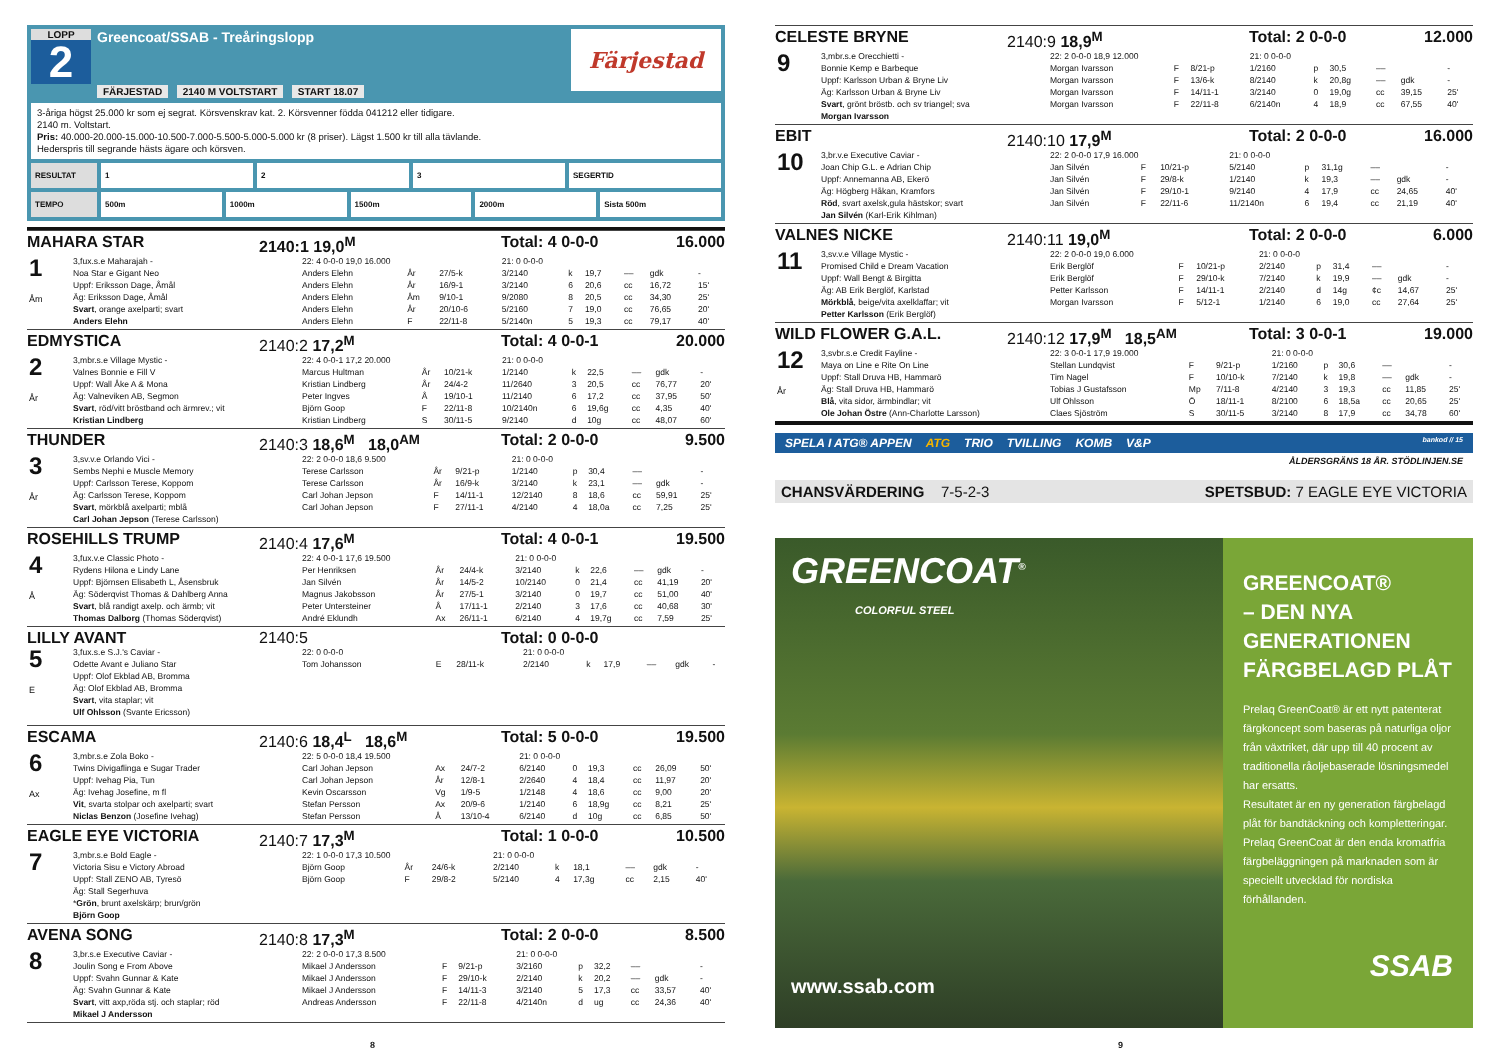LOPP
2
Greencoat/SSAB - Treåringslopp
FÄRJESTAD 2140 M VOLTSTART START 18.07
Färjestad
3-åriga högst 25.000 kr som ej segrat. Körsvenskrav kat. 2. Körsvenner födda 041212 eller tidigare.
2140 m. Voltstart.
Pris: 40.000-20.000-15.000-10.500-7.000-5.500-5.000-5.000 kr (8 priser). Lägst 1.500 kr till alla tävlande.
Hederspris till segrande hästs ägare och körsven.
RESULTAT 1 2 3 SEGERTID
TEMPO 500m 1000m 1500m 2000m Sista 500m
MAHARA STAR 2140:1 19,0<sup>M</sup> Total: 4 0-0-0 16.000
| 1 Åm | 3,fux.s.e Maharajah - | 22: 4 0-0-0 19,0 16.000 | | | 21: 0 0-0-0 | | | | | |
| | Noa Star e Gigant Neo | Anders Elehn | År | 27/5-k | 3/2140 | k | 19,7 | –– | gdk | - |
| | Uppf: Eriksson Dage, Åmål | Anders Elehn | År | 16/9-1 | 3/2140 | 6 | 20,6 | cc | 16,72 | 15' |
| | Äg: Eriksson Dage, Åmål | Anders Elehn | Åm | 9/10-1 | 9/2080 | 8 | 20,5 | cc | 34,30 | 25' |
| | Svart , orange axelparti; svart | Anders Elehn | År | 20/10-6 | 5/2160 | 7 | 19,0 | cc | 76,65 | 20' |
| | Anders Elehn | Anders Elehn | F | 22/11-8 | 5/2140n | 5 | 19,3 | cc | 79,17 | 40' |
EDMYSTICA 2140:2 17,2<sup>M</sup> Total: 4 0-0-1 20.000
| 2 År | 3,mbr.s.e Village Mystic - | 22: 4 0-0-1 17,2 20.000 | | | 21: 0 0-0-0 | | | | | |
| | Valnes Bonnie e Fill V | Marcus Hultman | År | 10/21-k | 1/2140 | k | 22,5 | –– | gdk | - |
| | Uppf: Wall Åke A & Mona | Kristian Lindberg | År | 24/4-2 | 11/2640 | 3 | 20,5 | cc | 76,77 | 20' |
| | Äg: Valneviken AB, Segmon | Peter Ingves | Å | 19/10-1 | 11/2140 | 6 | 17,2 | cc | 37,95 | 50' |
| | Svart , röd/vitt bröstband och ärmrev.; vit | Björn Goop | F | 22/11-8 | 10/2140n | 6 | 19,6g | cc | 4,35 | 40' |
| | Kristian Lindberg | Kristian Lindberg | S | 30/11-5 | 9/2140 | d | 10g | cc | 48,07 | 60' |
THUNDER 2140:3 18,6<sup>M</sup> 18,0<sup>AM</sup> Total: 2 0-0-0 9.500
| 3 År | 3,sv.v.e Orlando Vici - | 22: 2 0-0-0 18,6 9.500 | | | 21: 0 0-0-0 | | | | | |
| | Sembs Nephi e Muscle Memory | Terese Carlsson | År | 9/21-p | 1/2140 | p | 30,4 | –– | | - |
| | Uppf: Carlsson Terese, Koppom | Terese Carlsson | År | 16/9-k | 3/2140 | k | 23,1 | –– | gdk | - |
| | Äg: Carlsson Terese, Koppom | Carl Johan Jepson | F | 14/11-1 | 12/2140 | 8 | 18,6 | cc | 59,91 | 25' |
| | Svart , mörkblå axelparti; mblå | Carl Johan Jepson | F | 27/11-1 | 4/2140 | 4 | 18,0a | cc | 7,25 | 25' |
| | Carl Johan Jepson (Terese Carlsson) | | | | | | | | | |
ROSEHILLS TRUMP 2140:4 17,6<sup>M</sup> Total: 4 0-0-1 19.500
| 4 Å | 3,fux.v.e Classic Photo - | 22: 4 0-0-1 17,6 19.500 | | | 21: 0 0-0-0 | | | | | |
| | Rydens Hilona e Lindy Lane | Per Henriksen | År | 24/4-k | 3/2140 | k | 22,6 | –– | gdk | - |
| | Uppf: Björnsen Elisabeth L, Åsensbruk | Jan Silvén | År | 14/5-2 | 10/2140 | 0 | 21,4 | cc | 41,19 | 20' |
| | Äg: Söderqvist Thomas & Dahlberg Anna | Magnus Jakobsson | År | 27/5-1 | 3/2140 | 0 | 19,7 | cc | 51,00 | 40' |
| | Svart , blå randigt axelp. och ärmb; vit | Peter Untersteiner | Å | 17/11-1 | 2/2140 | 3 | 17,6 | cc | 40,68 | 30' |
| | Thomas Dalborg (Thomas Söderqvist) | André Eklundh | Ax | 26/11-1 | 6/2140 | 4 | 19,7g | cc | 7,59 | 25' |
LILLY AVANT 2140:5 Total: 0 0-0-0
| 5 E | 3,fux.s.e S.J.'s Caviar - | 22: 0 0-0-0 | | | 21: 0 0-0-0 | | | | | |
| | Odette Avant e Juliano Star | Tom Johansson | E | 28/11-k | 2/2140 | k | 17,9 | –– | gdk | - |
| | Uppf: Olof Ekblad AB, Bromma | | | | | | | | | |
| | Äg: Olof Ekblad AB, Bromma | | | | | | | | | |
| | Svart , vita staplar; vit | | | | | | | | | |
| | Ulf Ohlsson (Svante Ericsson) | | | | | | | | | |
ESCAMA 2140:6 18,4<sup>L</sup> 18,6<sup>M</sup> Total: 5 0-0-0 19.500
| 6 Ax | 3,mbr.s.e Zola Boko - | 22: 5 0-0-0 18,4 19.500 | | | 21: 0 0-0-0 | | | | | |
| | Twins Divigaflinga e Sugar Trader | Carl Johan Jepson | Ax | 24/7-2 | 6/2140 | 0 | 19,3 | cc | 26,09 | 50' |
| | Uppf: Ivehag Pia, Tun | Carl Johan Jepson | År | 12/8-1 | 2/2640 | 4 | 18,4 | cc | 11,97 | 20' |
| | Äg: Ivehag Josefine, m fl | Kevin Oscarsson | Vg | 1/9-5 | 1/2148 | 4 | 18,6 | cc | 9,00 | 20' |
| | Vit , svarta stolpar och axelparti; svart | Stefan Persson | Ax | 20/9-6 | 1/2140 | 6 | 18,9g | cc | 8,21 | 25' |
| | Niclas Benzon (Josefine Ivehag) | Stefan Persson | Å | 13/10-4 | 6/2140 | d | 10g | cc | 6,85 | 50' |
EAGLE EYE VICTORIA 2140:7 17,3<sup>M</sup> Total: 1 0-0-0 10.500
| 7 | 3,mbr.s.e Bold Eagle - | 22: 1 0-0-0 17,3 10.500 | | | 21: 0 0-0-0 | | | | | |
| | Victoria Sisu e Victory Abroad | Björn Goop | År | 24/6-k | 2/2140 | k | 18,1 | –– | gdk | - |
| | Uppf: Stall ZENO AB, Tyresö | Björn Goop | F | 29/8-2 | 5/2140 | 4 | 17,3g | cc | 2,15 | 40' |
| | Äg: Stall Segerhuva | | | | | | | | | |
| | * Grön , brunt axelskärp; brun/grön | | | | | | | | | |
| | Björn Goop | | | | | | | | | |
AVENA SONG 2140:8 17,3<sup>M</sup> Total: 2 0-0-0 8.500
| 8 | 3,br.s.e Executive Caviar - | 22: 2 0-0-0 17,3 8.500 | | | 21: 0 0-0-0 | | | | | |
| | Joulin Song e From Above | Mikael J Andersson | F | 9/21-p | 3/2160 | p | 32,2 | –– | | - |
| | Uppf: Svahn Gunnar & Kate | Mikael J Andersson | F | 29/10-k | 2/2140 | k | 20,2 | –– | gdk | - |
| | Äg: Svahn Gunnar & Kate | Mikael J Andersson | F | 14/11-3 | 3/2140 | 5 | 17,3 | cc | 33,57 | 40' |
| | Svart , vitt axp,röda stj. och staplar; röd | Andreas Andersson | F | 22/11-8 | 4/2140n | d | ug | cc | 24,36 | 40' |
| | Mikael J Andersson | | | | | | | | | |
CELESTE BRYNE 2140:9 18,9<sup>M</sup> Total: 2 0-0-0 12.000
| 9 | 3,mbr.s.e Orecchietti - | 22: 2 0-0-0 18,9 12.000 | | | 21: 0 0-0-0 | | | | | |
| | Bonnie Kemp e Barbeque | Morgan Ivarsson | F | 8/21-p | 1/2160 | p | 30,5 | –– | | - |
| | Uppf: Karlsson Urban & Bryne Liv | Morgan Ivarsson | F | 13/6-k | 8/2140 | k | 20,8g | –– | gdk | - |
| | Äg: Karlsson Urban & Bryne Liv | Morgan Ivarsson | F | 14/11-1 | 3/2140 | 0 | 19,0g | cc | 39,15 | 25' |
| | Svart , grönt bröstb. och sv triangel; sva | Morgan Ivarsson | F | 22/11-8 | 6/2140n | 4 | 18,9 | cc | 67,55 | 40' |
| | Morgan Ivarsson | | | | | | | | | |
EBIT 2140:10 17,9<sup>M</sup> Total: 2 0-0-0 16.000
| 10 | 3,br.v.e Executive Caviar - | 22: 2 0-0-0 17,9 16.000 | | | 21: 0 0-0-0 | | | | | |
| | Joan Chip G.L. e Adrian Chip | Jan Silvén | F | 10/21-p | 5/2140 | p | 31,1g | –– | | - |
| | Uppf: Annemanna AB, Ekerö | Jan Silvén | F | 29/8-k | 1/2140 | k | 19,3 | –– | gdk | - |
| | Äg: Högberg Håkan, Kramfors | Jan Silvén | F | 29/10-1 | 9/2140 | 4 | 17,9 | cc | 24,65 | 40' |
| | Röd , svart axelsk,gula hästskor; svart | Jan Silvén | F | 22/11-6 | 11/2140n | 6 | 19,4 | cc | 21,19 | 40' |
| | Jan Silvén (Karl-Erik Kihlman) | | | | | | | | | |
VALNES NICKE 2140:11 19,0<sup>M</sup> Total: 2 0-0-0 6.000
| 11 | 3,sv.v.e Village Mystic - | 22: 2 0-0-0 19,0 6.000 | | | 21: 0 0-0-0 | | | | | |
| | Promised Child e Dream Vacation | Erik Berglöf | F | 10/21-p | 2/2140 | p | 31,4 | –– | | - |
| | Uppf: Wall Bengt & Birgitta | Erik Berglöf | F | 29/10-k | 7/2140 | k | 19,9 | –– | gdk | - |
| | Äg: AB Erik Berglöf, Karlstad | Petter Karlsson | F | 14/11-1 | 2/2140 | d | 14g | ¢c | 14,67 | 25' |
| | Mörkblå , beige/vita axelklaffar; vit | Morgan Ivarsson | F | 5/12-1 | 1/2140 | 6 | 19,0 | cc | 27,64 | 25' |
| | Petter Karlsson (Erik Berglöf) | | | | | | | | | |
WILD FLOWER G.A.L. 2140:12 17,9<sup>M</sup> 18,5<sup>AM</sup> Total: 3 0-0-1 19.000
| 12 År | 3,svbr.s.e Credit Fayline - | 22: 3 0-0-1 17,9 19.000 | | | 21: 0 0-0-0 | | | | | |
| | Maya on Line e Rite On Line | Stellan Lundqvist | F | 9/21-p | 1/2160 | p | 30,6 | –– | | - |
| | Uppf: Stall Druva HB, Hammarö | Tim Nagel | F | 10/10-k | 7/2140 | k | 19,8 | –– | gdk | - |
| | Äg: Stall Druva HB, Hammarö | Tobias J Gustafsson | Mp | 7/11-8 | 4/2140 | 3 | 19,3 | cc | 11,85 | 25' |
| | Blå , vita sidor, ärmbindlar; vit | Ulf Ohlsson | Ö | 18/11-1 | 8/2100 | 6 | 18,5a | cc | 20,65 | 25' |
| | Ole Johan Östre (Ann-Charlotte Larsson) | Claes Sjöström | S | 30/11-5 | 3/2140 | 8 | 17,9 | cc | 34,78 | 60' |
SPELA I ATG® APPEN ATG TRIO TVILLING KOMB V&P bankod // 15
ÅLDERSGRÄNS 18 ÅR. STÖDLINJEN.SE
CHANSVÄRDERING 7-5-2-3 SPETSBUD: 7 EAGLE EYE VICTORIA
GREENCOAT<sup>®</sup>
COLORFUL STEEL
www.ssab.com
GREENCOAT®
– DEN NYA
GENERATIONEN
FÄRGBELAGD PLÅT
Prelaq GreenCoat® är ett nytt pat­enterat färgkoncept som baseras på naturliga oljor från växtriket, där upp till 40 procent av traditionella råoljebase­rade lösningsmedel har ersatts.
Resultatet är en ny generation färgbelagd plåt för bandtäckning och kompletteringar. Prelaq GreenCoat är den enda kromatfria färgbeläggningen på marknaden som är speciellt utveck­lad för nordiska förhållanden.
SSAB
8 9